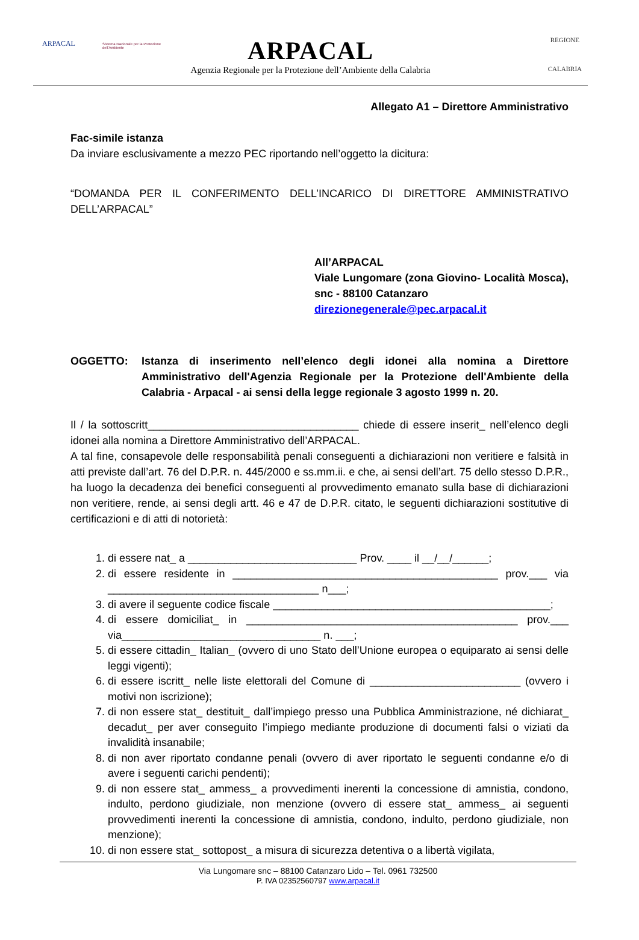ARPACAL
Sistema Nazionale per la Protezione dell'Ambiente
ARPACAL
Agenzia Regionale per la Protezione dell’Ambiente della Calabria
REGIONE
CALABRIA
Allegato A1 – Direttore Amministrativo
Fac-simile istanza
Da inviare esclusivamente a mezzo PEC riportando nell’oggetto la dicitura:
“DOMANDA PER IL CONFERIMENTO DELL’INCARICO DI DIRETTORE AMMINISTRATIVO DELL’ARPACAL”
All’ARPACAL
Viale Lungomare (zona Giovino- Località Mosca), snc - 88100 Catanzaro
direzionegenerale@pec.arpacal.it
OGGETTO:
Istanza di inserimento nell’elenco degli idonei alla nomina a Direttore Amministrativo dell'Agenzia Regionale per la Protezione dell'Ambiente della Calabria - Arpacal - ai sensi della legge regionale 3 agosto 1999 n. 20.
Il / la sottoscritt___________________________________ chiede di essere inserit_ nell’elenco degli idonei alla nomina a Direttore Amministrativo dell’ARPACAL.
A tal fine, consapevole delle responsabilità penali conseguenti a dichiarazioni non veritiere e falsità in atti previste dall’art. 76 del D.P.R. n. 445/2000 e ss.mm.ii. e che, ai sensi dell’art. 75 dello stesso D.P.R., ha luogo la decadenza dei benefici conseguenti al provvedimento emanato sulla base di dichiarazioni non veritiere, rende, ai sensi degli artt. 46 e 47 de D.P.R. citato, le seguenti dichiarazioni sostitutive di certificazioni e di atti di notorietà:
1. di essere nat_ a ____________________________ Prov. ____ il __/__/______;
2. di essere residente in ____________________________________________ prov.___ via ___________________________________ n___;
3. di avere il seguente codice fiscale ______________________________________________;
4. di essere domiciliat_ in _____________________________________________ prov.___ via_________________________________ n. ___;
5. di essere cittadin_ Italian_ (ovvero di uno Stato dell’Unione europea o equiparato ai sensi delle leggi vigenti);
6. di essere iscritt_ nelle liste elettorali del Comune di _________________________ (ovvero i motivi non iscrizione);
7. di non essere stat_ destituit_ dall’impiego presso una Pubblica Amministrazione, né dichiarat_ decadut_ per aver conseguito l’impiego mediante produzione di documenti falsi o viziati da invalidità insanabile;
8. di non aver riportato condanne penali (ovvero di aver riportato le seguenti condanne e/o di avere i seguenti carichi pendenti);
9. di non essere stat_ ammess_ a provvedimenti inerenti la concessione di amnistia, condono, indulto, perdono giudiziale, non menzione (ovvero di essere stat_ ammess_ ai seguenti provvedimenti inerenti la concessione di amnistia, condono, indulto, perdono giudiziale, non menzione);
10. di non essere stat_ sottopost_ a misura di sicurezza detentiva o a libertà vigilata,
Via Lungomare snc – 88100 Catanzaro Lido – Tel. 0961 732500
P. IVA 02352560797 www.arpacal.it